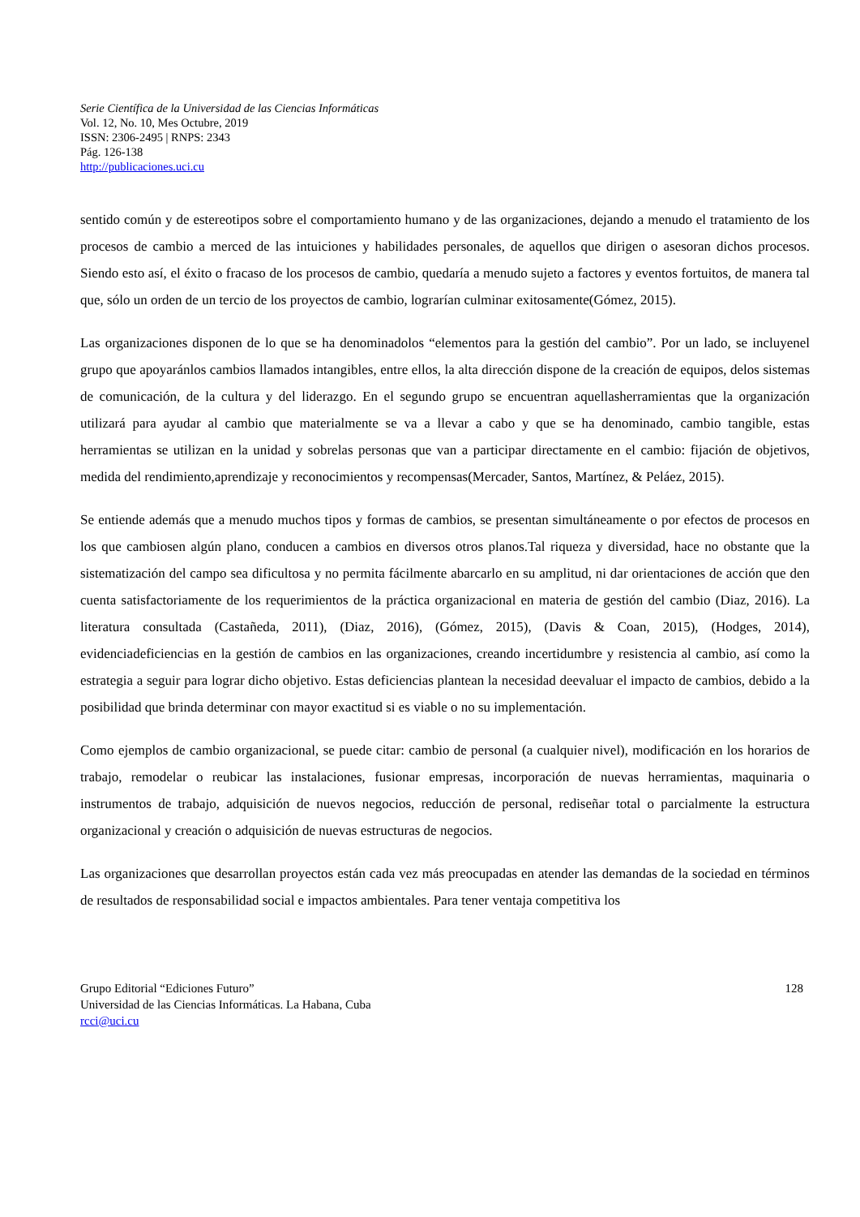Serie Científica de la Universidad de las Ciencias Informáticas
Vol. 12, No. 10, Mes Octubre, 2019
ISSN: 2306-2495 | RNPS: 2343
Pág. 126-138
http://publicaciones.uci.cu
sentido común y de estereotipos sobre el comportamiento humano y de las organizaciones, dejando a menudo el tratamiento de los procesos de cambio a merced de las intuiciones y habilidades personales, de aquellos que dirigen o asesoran dichos procesos. Siendo esto así, el éxito o fracaso de los procesos de cambio, quedaría a menudo sujeto a factores y eventos fortuitos, de manera tal que, sólo un orden de un tercio de los proyectos de cambio, lograrían culminar exitosamente(Gómez, 2015).
Las organizaciones disponen de lo que se ha denominadolos “elementos para la gestión del cambio”. Por un lado, se incluyenel grupo que apoyaránlos cambios llamados intangibles, entre ellos, la alta dirección dispone de la creación de equipos, delos sistemas de comunicación, de la cultura y del liderazgo. En el segundo grupo se encuentran aquellasherramientas que la organización utilizará para ayudar al cambio que materialmente se va a llevar a cabo y que se ha denominado, cambio tangible, estas herramientas se utilizan en la unidad y sobrelas personas que van a participar directamente en el cambio: fijación de objetivos, medida del rendimiento,aprendizaje y reconocimientos y recompensas(Mercader, Santos, Martínez, & Peláez, 2015).
Se entiende además que a menudo muchos tipos y formas de cambios, se presentan simultáneamente o por efectos de procesos en los que cambiosen algún plano, conducen a cambios en diversos otros planos.Tal riqueza y diversidad, hace no obstante que la sistematización del campo sea dificultosa y no permita fácilmente abarcarlo en su amplitud, ni dar orientaciones de acción que den cuenta satisfactoriamente de los requerimientos de la práctica organizacional en materia de gestión del cambio (Diaz, 2016). La literatura consultada (Castañeda, 2011), (Diaz, 2016), (Gómez, 2015), (Davis & Coan, 2015), (Hodges, 2014), evidenciadeficiencias en la gestión de cambios en las organizaciones, creando incertidumbre y resistencia al cambio, así como la estrategia a seguir para lograr dicho objetivo. Estas deficiencias plantean la necesidad deevaluar el impacto de cambios, debido a la posibilidad que brinda determinar con mayor exactitud si es viable o no su implementación.
Como ejemplos de cambio organizacional, se puede citar: cambio de personal (a cualquier nivel), modificación en los horarios de trabajo, remodelar o reubicar las instalaciones, fusionar empresas, incorporación de nuevas herramientas, maquinaria o instrumentos de trabajo, adquisición de nuevos negocios, reducción de personal, rediseñar total o parcialmente la estructura organizacional y creación o adquisición de nuevas estructuras de negocios.
Las organizaciones que desarrollan proyectos están cada vez más preocupadas en atender las demandas de la sociedad en términos de resultados de responsabilidad social e impactos ambientales. Para tener ventaja competitiva los
Grupo Editorial “Ediciones Futuro”
Universidad de las Ciencias Informáticas. La Habana, Cuba
rcci@uci.cu
128